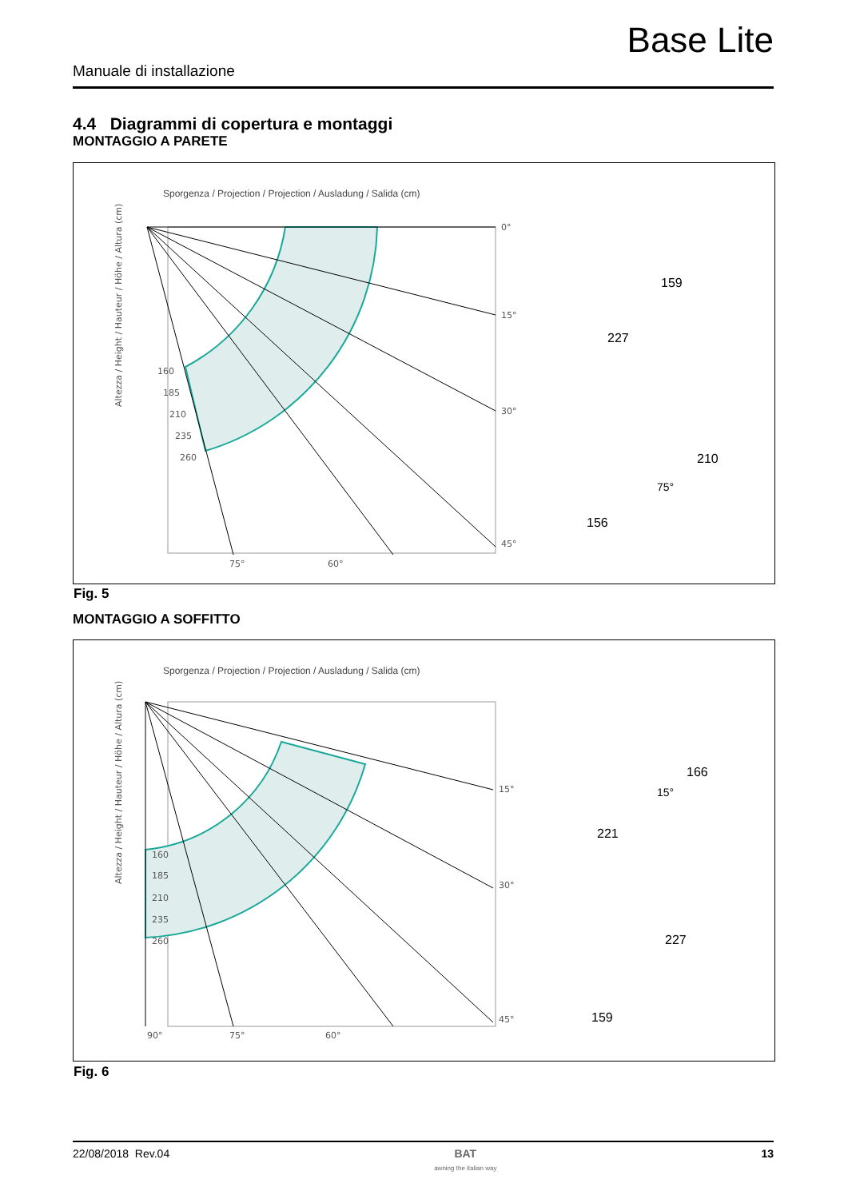Base Lite
Manuale di installazione
4.4 Diagrammi di copertura e montaggi
MONTAGGIO A PARETE
Sporgenza / Projection / Projection / Ausladung / Salida (cm)
Altezza / Height / Hauteur / Höhe / Altura (cm)
160
185
210
235
260
0°
15°
30°
45°
75°
60°
227
159
156
210
75°
Fig. 5
MONTAGGIO A SOFFITTO
Sporgenza / Projection / Projection / Ausladung / Salida (cm)
Altezza / Height / Hauteur / Höhe / Altura (cm)
160
185
210
235
260
15°
30°
45°
90°
75°
60°
221
166
15°
159
227
Fig. 6
22/08/2018 Rev.04 BAT
awning the italian way 13